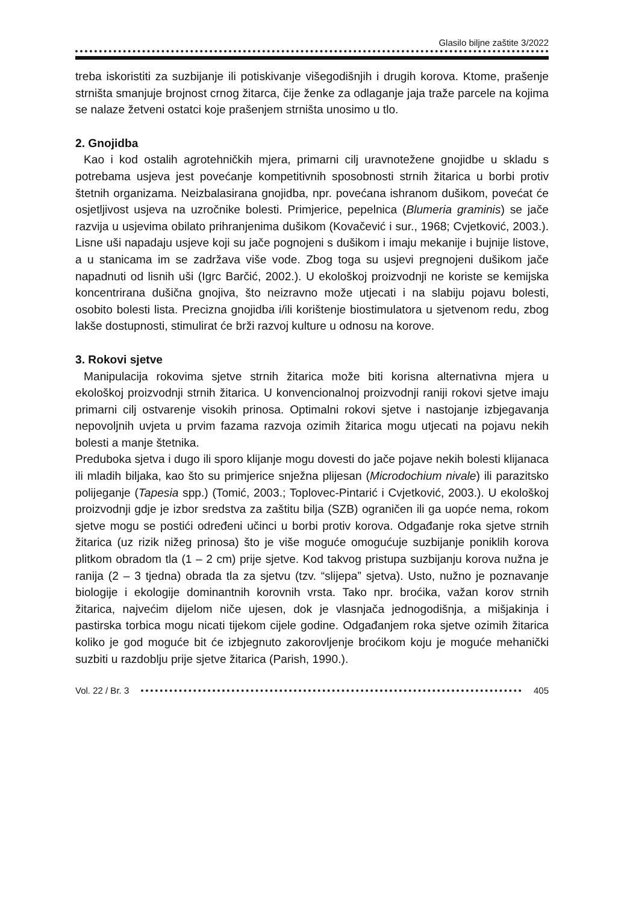Glasilo biljne zaštite 3/2022
treba iskoristiti za suzbijanje ili potiskivanje višegodišnjih i drugih korova. Ktome, prašenje strništa smanjuje brojnost crnog žitarca, čije ženke za odlaganje jaja traže parcele na kojima se nalaze žetveni ostatci koje prašenjem strništa unosimo u tlo.
2. Gnojidba
Kao i kod ostalih agrotehničkih mjera, primarni cilj uravnotežene gnojidbe u skladu s potrebama usjeva jest povećanje kompetitivnih sposobnosti strnih žitarica u borbi protiv štetnih organizama. Neizbalasirana gnojidba, npr. povećana ishranom dušikom, povećat će osjetljivost usjeva na uzročnike bolesti. Primjerice, pepelnica (Blumeria graminis) se jače razvija u usjevima obilato prihranjenima dušikom (Kovačević i sur., 1968; Cvjetković, 2003.). Lisne uši napadaju usjeve koji su jače pognojeni s dušikom i imaju mekanije i bujnije listove, a u stanicama im se zadržava više vode. Zbog toga su usjevi pregnojeni dušikom jače napadnuti od lisnih uši (Igrc Barčić, 2002.). U ekološkoj proizvodnji ne koriste se kemijska koncentrirana dušična gnojiva, što neizravno može utjecati i na slabiju pojavu bolesti, osobito bolesti lista. Precizna gnojidba i/ili korištenje biostimulatora u sjetvenom redu, zbog lakše dostupnosti, stimulirat će brži razvoj kulture u odnosu na korove.
3. Rokovi sjetve
Manipulacija rokovima sjetve strnih žitarica može biti korisna alternativna mjera u ekološkoj proizvodnji strnih žitarica. U konvencionalnoj proizvodnji raniji rokovi sjetve imaju primarni cilj ostvarenje visokih prinosa. Optimalni rokovi sjetve i nastojanje izbjegavanja nepovoljnih uvjeta u prvim fazama razvoja ozimih žitarica mogu utjecati na pojavu nekih bolesti a manje štetnika.
Preduboka sjetva i dugo ili sporo klijanje mogu dovesti do jače pojave nekih bolesti klijanaca ili mladih biljaka, kao što su primjerice snježna plijesan (Microdochium nivale) ili parazitsko polijeganje (Tapesia spp.) (Tomić, 2003.; Toplovec-Pintarić i Cvjetković, 2003.). U ekološkoj proizvodnji gdje je izbor sredstva za zaštitu bilja (SZB) ograničen ili ga uopće nema, rokom sjetve mogu se postići određeni učinci u borbi protiv korova. Odgađanje roka sjetve strnih žitarica (uz rizik nižeg prinosa) što je više moguće omogućuje suzbijanje poniklih korova plitkom obradom tla (1 – 2 cm) prije sjetve. Kod takvog pristupa suzbijanju korova nužna je ranija (2 – 3 tjedna) obrada tla za sjetvu (tzv. “slijepa” sjetva). Usto, nužno je poznavanje biologije i ekologije dominantnih korovnih vrsta. Tako npr. broćika, važan korov strnih žitarica, najvećim dijelom niče ujesen, dok je vlasnjača jednogodišnja, a mišjakinja i pastirska torbica mogu nicati tijekom cijele godine. Odgađanjem roka sjetve ozimih žitarica koliko je god moguće bit će izbjegnuto zakorovljenje broćikom koju je moguće mehanički suzbiti u razdoblju prije sjetve žitarica (Parish, 1990.).
Vol. 22 / Br. 3 405